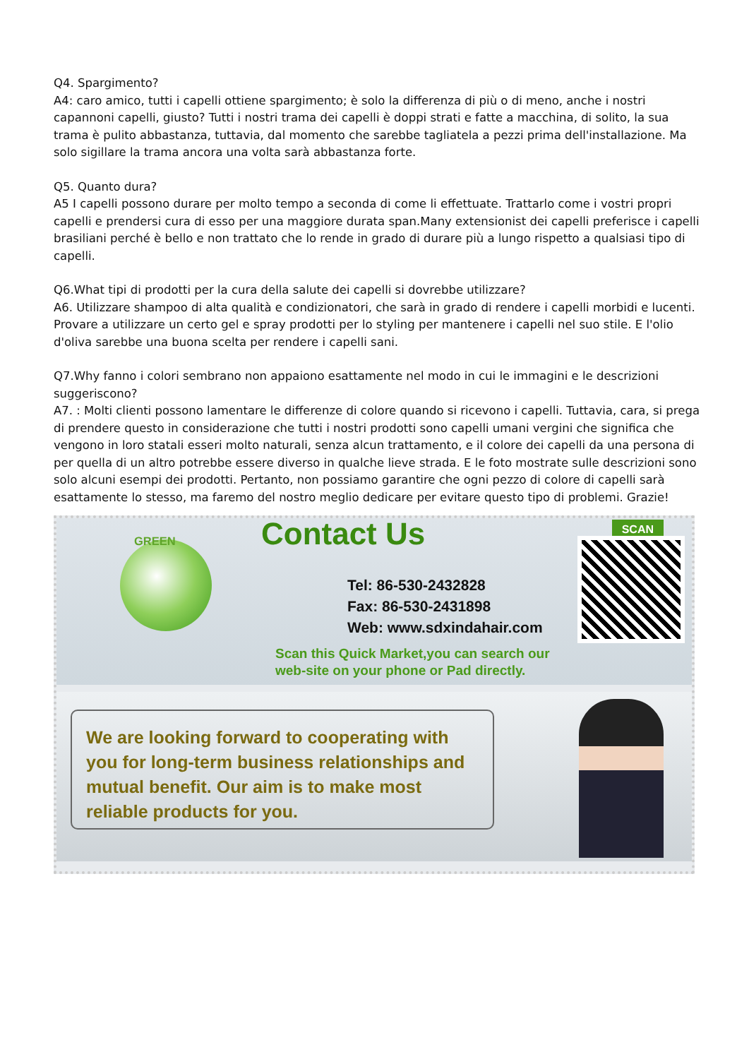Q4. Spargimento?
A4: caro amico, tutti i capelli ottiene spargimento; è solo la differenza di più o di meno, anche i nostri capannoni capelli, giusto? Tutti i nostri trama dei capelli è doppi strati e fatte a macchina, di solito, la sua trama è pulito abbastanza, tuttavia, dal momento che sarebbe tagliatela a pezzi prima dell'installazione. Ma solo sigillare la trama ancora una volta sarà abbastanza forte.
Q5. Quanto dura?
A5 I capelli possono durare per molto tempo a seconda di come li effettuate. Trattarlo come i vostri propri capelli e prendersi cura di esso per una maggiore durata span.Many extensionist dei capelli preferisce i capelli brasiliani perché è bello e non trattato che lo rende in grado di durare più a lungo rispetto a qualsiasi tipo di capelli.
Q6.What tipi di prodotti per la cura della salute dei capelli si dovrebbe utilizzare?
A6. Utilizzare shampoo di alta qualità e condizionatori, che sarà in grado di rendere i capelli morbidi e lucenti. Provare a utilizzare un certo gel e spray prodotti per lo styling per mantenere i capelli nel suo stile. E l'olio d'oliva sarebbe una buona scelta per rendere i capelli sani.
Q7.Why fanno i colori sembrano non appaiono esattamente nel modo in cui le immagini e le descrizioni suggeriscono?
A7. : Molti clienti possono lamentare le differenze di colore quando si ricevono i capelli. Tuttavia, cara, si prega di prendere questo in considerazione che tutti i nostri prodotti sono capelli umani vergini che significa che vengono in loro statali esseri molto naturali, senza alcun trattamento, e il colore dei capelli da una persona di per quella di un altro potrebbe essere diverso in qualche lieve strada. E le foto mostrate sulle descrizioni sono solo alcuni esempi dei prodotti. Pertanto, non possiamo garantire che ogni pezzo di colore di capelli sarà esattamente lo stesso, ma faremo del nostro meglio dedicare per evitare questo tipo di problemi. Grazie!
GREEN Contact Us
Tel: 86-530-2432828
Fax: 86-530-2431898
Web: www.sdxindahair.com
Scan this Quick Market,you can search our
web-site on your phone or Pad directly.
SCAN
We are looking forward to cooperating with you for long-term business relationships and mutual benefit. Our aim is to make most reliable products for you.